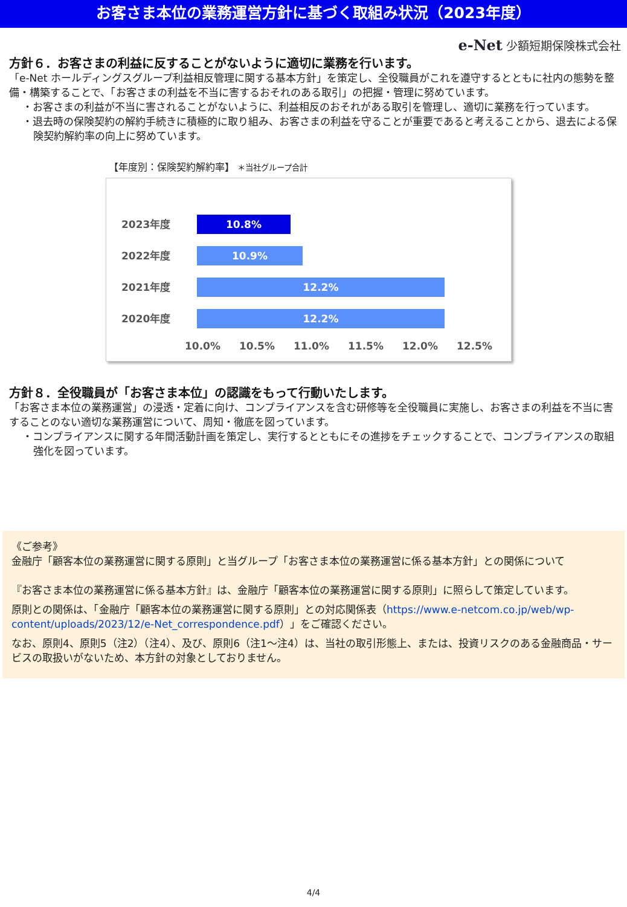お客さま本位の業務運営方針に基づく取組み状況（2023年度）
e-Net 少額短期保険株式会社
方針６．お客さまの利益に反することがないように適切に業務を行います。
「e-Net ホールディングスグループ利益相反管理に関する基本方針」を策定し、全役職員がこれを遵守するとともに社内の態勢を整備・構築することで、「お客さまの利益を不当に害するおそれのある取引」の把握・管理に努めています。
・お客さまの利益が不当に害されることがないように、利益相反のおそれがある取引を管理し、適切に業務を行っています。
・退去時の保険契約の解約手続きに積極的に取り組み、お客さまの利益を守ることが重要であると考えることから、退去による保険契約解約率の向上に努めています。
【年度別：保険契約解約率】 ＊当社グループ合計
2023年度
10.8%
2022年度
10.9%
2021年度
12.2%
2020年度
12.2%
10.0% 10.5% 11.0% 11.5% 12.0% 12.5%
方針８．全役職員が「お客さま本位」の認識をもって行動いたします。
「お客さま本位の業務運営」の浸透・定着に向け、コンプライアンスを含む研修等を全役職員に実施し、お客さまの利益を不当に害することのない適切な業務運営について、周知・徹底を図っています。
・コンプライアンスに関する年間活動計画を策定し、実行するとともにその進捗をチェックすることで、コンプライアンスの取組強化を図っています。
《ご参考》
金融庁「顧客本位の業務運営に関する原則」と当グループ「お客さま本位の業務運営に係る基本方針」との関係について
『お客さま本位の業務運営に係る基本方針』は、金融庁「顧客本位の業務運営に関する原則」に照らして策定しています。
原則との関係は、「金融庁「顧客本位の業務運営に関する原則」との対応関係表（https://www.e-netcom.co.jp/web/wp-content/uploads/2023/12/e-Net_correspondence.pdf）」をご確認ください。
なお、原則4、原則5（注2）（注4）、及び、原則6（注1～注4）は、当社の取引形態上、または、投資リスクのある金融商品・サービスの取扱いがないため、本方針の対象としておりません。
4/4